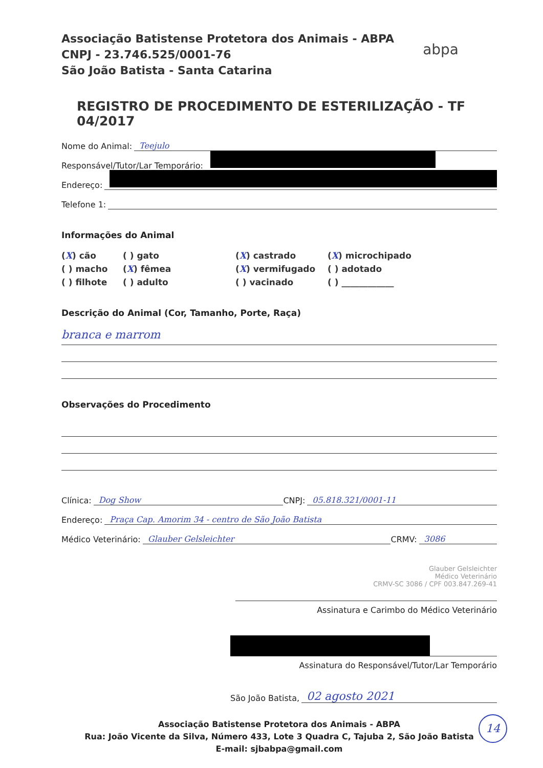Associação Batistense Protetora dos Animais - ABPA
CNPJ - 23.746.525/0001-76
São João Batista - Santa Catarina
abpa
REGISTRO DE PROCEDIMENTO DE ESTERILIZAÇÃO - TF 04/2017
Nome do Animal: Teejulo
Responsável/Tutor/Lar Temporário:
Endereço:
Telefone 1:
Informações do Animal
(X) cão ( ) gato (X) castrado (X) microchipado ( ) macho (X) fêmea (X) vermifugado ( ) adotado ( ) filhote ( ) adulto ( ) vacinado ( ) ____________
Descrição do Animal (Cor, Tamanho, Porte, Raça)
branca e marrom
Observações do Procedimento
Clínica: Dog Show CNPJ: 05.818.321/0001-11
Endereço: Praça Cap. Amorim 34 - centro de São João Batista
Médico Veterinário: Glauber Gelsleichter CRMV: 3086
Glauber Gelsleichter
Médico Veterinário
CRMV-SC 3086 / CPF 003.847.269-41
Assinatura e Carimbo do Médico Veterinário
Assinatura do Responsável/Tutor/Lar Temporário
São João Batista, 02 agosto 2021
Associação Batistense Protetora dos Animais - ABPA
Rua: João Vicente da Silva, Número 433, Lote 3 Quadra C, Tajuba 2, São João Batista
E-mail: sjbabpa@gmail.com
14